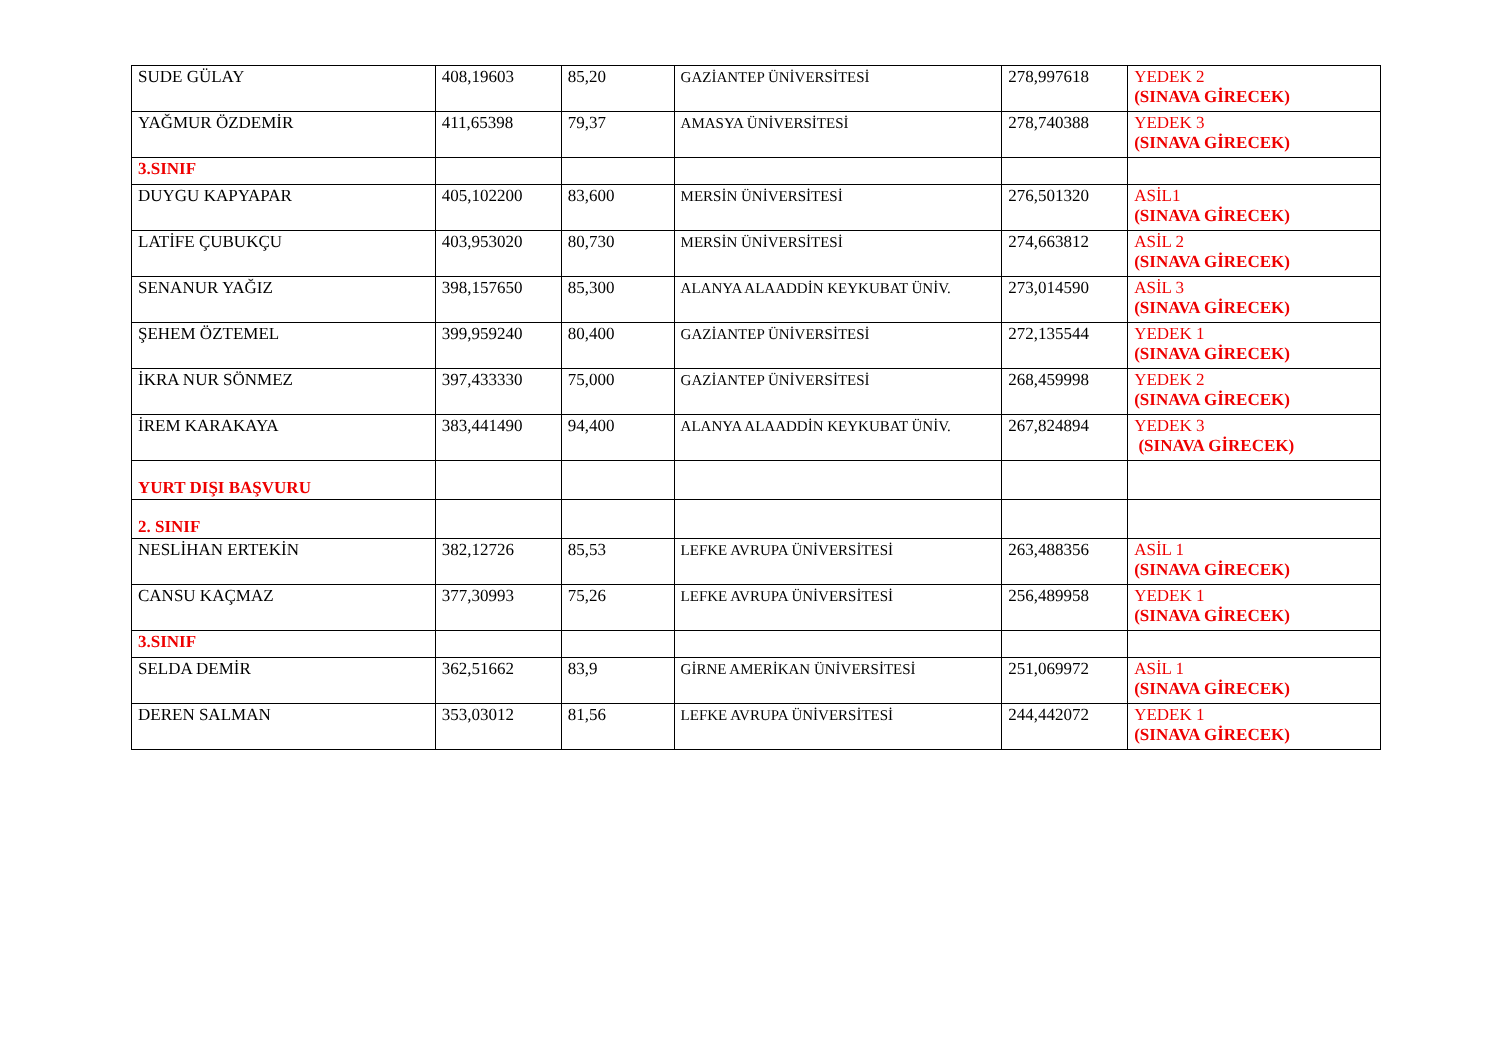| SUDE GÜLAY | 408,19603 | 85,20 | GAZİANTEP ÜNİVERSİTESİ | 278,997618 | YEDEK 2 (SINAVA GİRECEK) |
| YAĞMUR ÖZDEMİR | 411,65398 | 79,37 | AMASYA ÜNİVERSİTESİ | 278,740388 | YEDEK 3 (SINAVA GİRECEK) |
| 3.SINIF | | | | | |
| DUYGU KAPYAPAR | 405,102200 | 83,600 | MERSİN ÜNİVERSİTESİ | 276,501320 | ASİL1 (SINAVA GİRECEK) |
| LATİFE ÇUBUKÇU | 403,953020 | 80,730 | MERSİN ÜNİVERSİTESİ | 274,663812 | ASİL 2 (SINAVA GİRECEK) |
| SENANUR YAĞIZ | 398,157650 | 85,300 | ALANYA ALAADDİN KEYKUBAT ÜNİV. | 273,014590 | ASİL 3 (SINAVA GİRECEK) |
| ŞEHEM ÖZTEMEL | 399,959240 | 80,400 | GAZİANTEP ÜNİVERSİTESİ | 272,135544 | YEDEK 1 (SINAVA GİRECEK) |
| İKRA NUR SÖNMEZ | 397,433330 | 75,000 | GAZİANTEP ÜNİVERSİTESİ | 268,459998 | YEDEK 2 (SINAVA GİRECEK) |
| İREM KARAKAYA | 383,441490 | 94,400 | ALANYA ALAADDİN KEYKUBAT ÜNİV. | 267,824894 | YEDEK 3 (SINAVA GİRECEK) |
| YURT DIŞI BAŞVURU | | | | | |
| 2. SINIF | | | | | |
| NESLİHAN ERTEKİN | 382,12726 | 85,53 | LEFKE AVRUPA ÜNİVERSİTESİ | 263,488356 | ASİL 1 (SINAVA GİRECEK) |
| CANSU KAÇMAZ | 377,30993 | 75,26 | LEFKE AVRUPA ÜNİVERSİTESİ | 256,489958 | YEDEK 1 (SINAVA GİRECEK) |
| 3.SINIF | | | | | |
| SELDA DEMİR | 362,51662 | 83,9 | GİRNE AMERİKAN ÜNİVERSİTESİ | 251,069972 | ASİL 1 (SINAVA GİRECEK) |
| DEREN SALMAN | 353,03012 | 81,56 | LEFKE AVRUPA ÜNİVERSİTESİ | 244,442072 | YEDEK 1 (SINAVA GİRECEK) |